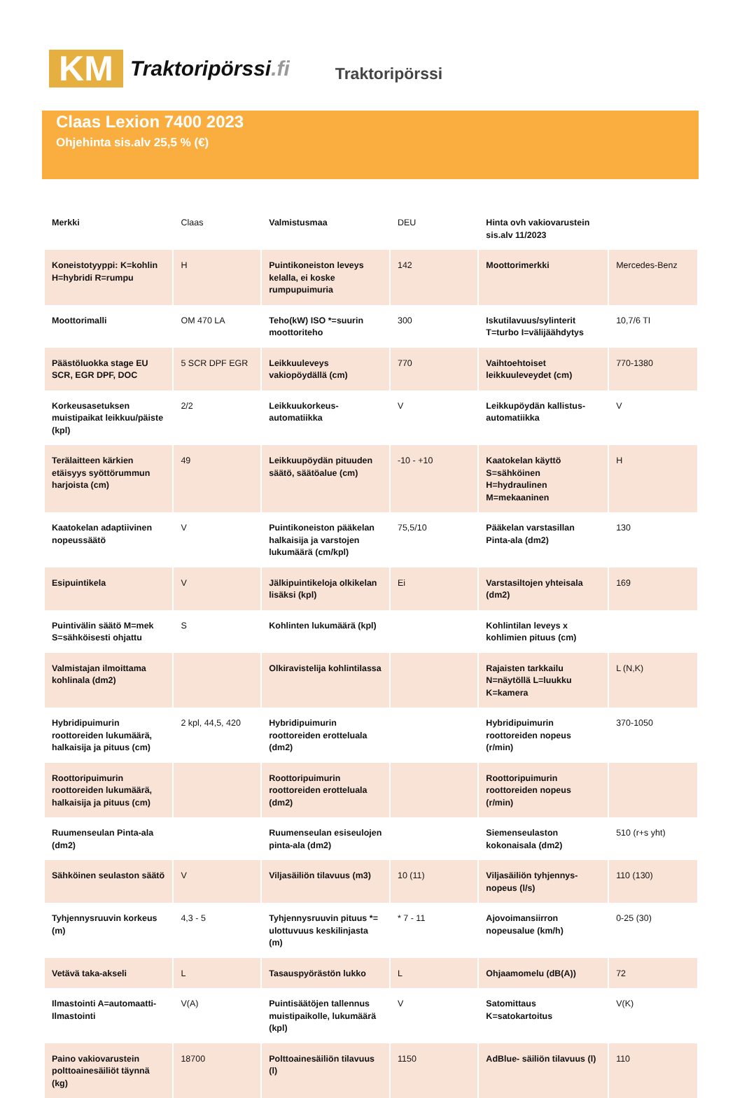KM
Traktoripörssi.fi
Traktoripörssi
Claas Lexion 7400 2023
Ohjehinta sis.alv 25,5 % (€)
| Merkki | Claas | Valmistusmaa | DEU | Hinta ovh vakiovarustein sis.alv 11/2023 | |
| Koneistotyyppi: K=kohlin H=hybridi R=rumpu | H | Puintikoneiston leveys kelalla, ei koske rumpupuimuria | 142 | Moottorimerkki | Mercedes-Benz |
| Moottorimalli | OM 470 LA | Teho(kW) ISO *=suurin moottoriteho | 300 | Iskutilavuus/sylinterit T=turbo I=välijäähdytys | 10,7/6 TI |
| Päästöluokka stage EU SCR, EGR DPF, DOC | 5 SCR DPF EGR | Leikkuuleveys vakiopöydällä (cm) | 770 | Vaihtoehtoiset leikkuuleveydet (cm) | 770-1380 |
| Korkeusasetuksen muistipaikat leikkuu/päiste (kpl) | 2/2 | Leikkuukorkeus-automatiikka | V | Leikkupöydän kallistus-automatiikka | V |
| Terälaitteen kärkien etäisyys syöttörummun harjoista (cm) | 49 | Leikkuupöydän pituuden säätö, säätöalue (cm) | -10 - +10 | Kaatokelan käyttö S=sähköinen H=hydraulinen M=mekaaninen | H |
| Kaatokelan adaptiivinen nopeussäätö | V | Puintikoneiston pääkelan halkaisija ja varstojen lukumäärä (cm/kpl) | 75,5/10 | Pääkelan varstasillan Pinta-ala (dm2) | 130 |
| Esipuintikela | V | Jälkipuintikeloja olkikelan lisäksi (kpl) | Ei | Varstasiltojen yhteisala (dm2) | 169 |
| Puintivälin säätö M=mek S=sähköisesti ohjattu | S | Kohlinten lukumäärä (kpl) | | Kohlintilan leveys x kohlimien pituus (cm) | |
| Valmistajan ilmoittama kohlinala (dm2) | | Olkiravistelija kohlintilassa | | Rajaisten tarkkailu N=näytöllä L=luukku K=kamera | L (N,K) |
| Hybridipuimurin roottoreiden lukumäärä, halkaisija ja pituus (cm) | 2 kpl, 44,5, 420 | Hybridipuimurin roottoreiden erotteluala (dm2) | | Hybridipuimurin roottoreiden nopeus (r/min) | 370-1050 |
| Roottoripuimurin roottoreiden lukumäärä, halkaisija ja pituus (cm) | | Roottoripuimurin roottoreiden erotteluala (dm2) | | Roottoripuimurin roottoreiden nopeus (r/min) | |
| Ruumenseulan Pinta-ala (dm2) | | Ruumenseulan esiseulojen pinta-ala (dm2) | | Siemenseulaston kokonaisala (dm2) | 510 (r+s yht) |
| Sähköinen seulaston säätö | V | Viljasäiliön tilavuus (m3) | 10 (11) | Viljasäiliön tyhjennys-nopeus (l/s) | 110 (130) |
| Tyhjennysruuvin korkeus (m) | 4,3 - 5 | Tyhjennysruuvin pituus *= ulottuvuus keskilinjasta (m) | * 7 - 11 | Ajovoimansiirron nopeusalue (km/h) | 0-25 (30) |
| Vetävä taka-akseli | L | Tasauspyörästön lukko | L | Ohjaamomelu (dB(A)) | 72 |
| Ilmastointi A=automaatti-Ilmastointi | V(A) | Puintisäätöjen tallennus muistipaikolle, lukumäärä (kpl) | V | Satomittaus K=satokartoitus | V(K) |
| Paino vakiovarustein polttoainesäiliöt täynnä (kg) | 18700 | Polttoainesäiliön tilavuus (l) | 1150 | AdBlue- säiliön tilavuus (l) | 110 |